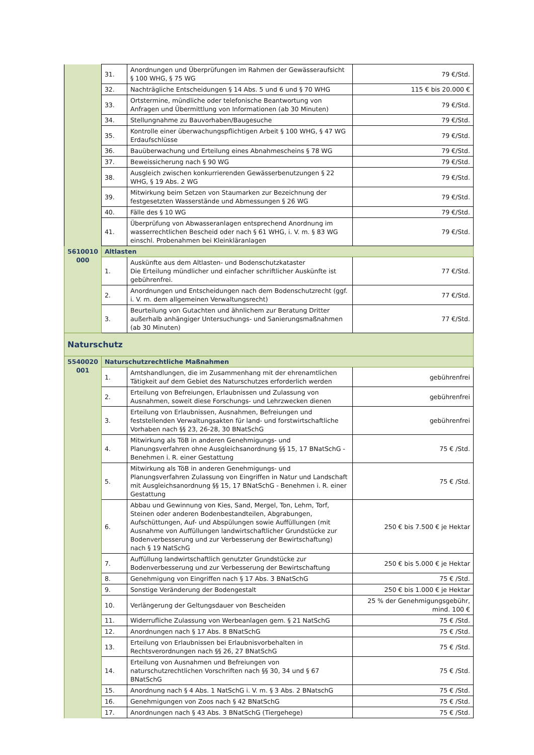| | 31. | Anordnungen und Überprüfungen im Rahmen der Gewässeraufsicht § 100 WHG, § 75 WG | 79 €/Std. |
| | 32. | Nachträgliche Entscheidungen § 14 Abs. 5 und 6 und § 70 WHG | 115 € bis 20.000 € |
| | 33. | Ortstermine, mündliche oder telefonische Beantwortung von Anfragen und Übermittlung von Informationen (ab 30 Minuten) | 79 €/Std. |
| | 34. | Stellungnahme zu Bauvorhaben/Baugesuche | 79 €/Std. |
| | 35. | Kontrolle einer überwachungspflichtigen Arbeit § 100 WHG, § 47 WG Erdaufschlüsse | 79 €/Std. |
| | 36. | Bauüberwachung und Erteilung eines Abnahmescheins § 78 WG | 79 €/Std. |
| | 37. | Beweissicherung nach § 90 WG | 79 €/Std. |
| | 38. | Ausgleich zwischen konkurrierenden Gewässerbenutzungen § 22 WHG, § 19 Abs. 2 WG | 79 €/Std. |
| | 39. | Mitwirkung beim Setzen von Staumarken zur Bezeichnung der festgesetzten Wasserstände und Abmessungen § 26 WG | 79 €/Std. |
| | 40. | Fälle des § 10 WG | 79 €/Std. |
| | 41. | Überprüfung von Abwasseranlagen entsprechend Anordnung im wasserrechtlichen Bescheid oder nach § 61 WHG, i. V. m. § 83 WG einschl. Probenahmen bei Kleinkläranlagen | 79 €/Std. |
| 5610010 000 | Altlasten | | |
| | 1. | Auskünfte aus dem Altlasten- und Bodenschutzkataster Die Erteilung mündlicher und einfacher schriftlicher Auskünfte ist gebührenfrei. | 77 €/Std. |
| | 2. | Anordnungen und Entscheidungen nach dem Bodenschutzrecht (ggf. i. V. m. dem allgemeinen Verwaltungsrecht) | 77 €/Std. |
| | 3. | Beurteilung von Gutachten und ähnlichem zur Beratung Dritter außerhalb anhängiger Untersuchungs- und Sanierungsmaßnahmen (ab 30 Minuten) | 77 €/Std. |
| Naturschutz | | | |
| 5540020 001 | Naturschutzrechtliche Maßnahmen | | |
| | 1. | Amtshandlungen, die im Zusammenhang mit der ehrenamtlichen Tätigkeit auf dem Gebiet des Naturschutzes erforderlich werden | gebührenfrei |
| | 2. | Erteilung von Befreiungen, Erlaubnissen und Zulassung von Ausnahmen, soweit diese Forschungs- und Lehrzwecken dienen | gebührenfrei |
| | 3. | Erteilung von Erlaubnissen, Ausnahmen, Befreiungen und feststellenden Verwaltungsakten für land- und forstwirtschaftliche Vorhaben nach §§ 23, 26-28, 30 BNatSchG | gebührenfrei |
| | 4. | Mitwirkung als TöB in anderen Genehmigungs- und Planungsverfahren ohne Ausgleichsanordnung §§ 15, 17 BNatSchG - Benehmen i. R. einer Gestattung | 75 € /Std. |
| | 5. | Mitwirkung als TöB in anderen Genehmigungs- und Planungsverfahren Zulassung von Eingriffen in Natur und Landschaft mit Ausgleichsanordnung §§ 15, 17 BNatSchG - Benehmen i. R. einer Gestattung | 75 € /Std. |
| | 6. | Abbau und Gewinnung von Kies, Sand, Mergel, Ton, Lehm, Torf, Steinen oder anderen Bodenbestandteilen, Abgrabungen, Aufschüttungen, Auf- und Abspülungen sowie Auffüllungen (mit Ausnahme von Auffüllungen landwirtschaftlicher Grundstücke zur Bodenverbesserung und zur Verbesserung der Bewirtschaftung) nach § 19 NatSchG | 250 € bis 7.500 € je Hektar |
| | 7. | Auffüllung landwirtschaftlich genutzter Grundstücke zur Bodenverbesserung und zur Verbesserung der Bewirtschaftung | 250 € bis 5.000 € je Hektar |
| | 8. | Genehmigung von Eingriffen nach § 17 Abs. 3 BNatSchG | 75 € /Std. |
| | 9. | Sonstige Veränderung der Bodengestalt | 250 € bis 1.000 € je Hektar |
| | 10. | Verlängerung der Geltungsdauer von Bescheiden | 25 % der Genehmigungsgebühr, mind. 100 € |
| | 11. | Widerrufliche Zulassung von Werbeanlagen gem. § 21 NatSchG | 75 € /Std. |
| | 12. | Anordnungen nach § 17 Abs. 8 BNatSchG | 75 € /Std. |
| | 13. | Erteilung von Erlaubnissen bei Erlaubnisvorbehalten in Rechtsverordnungen nach §§ 26, 27 BNatSchG | 75 € /Std. |
| | 14. | Erteilung von Ausnahmen und Befreiungen von naturschutzrechtlichen Vorschriften nach §§ 30, 34 und § 67 BNatSchG | 75 € /Std. |
| | 15. | Anordnung nach § 4 Abs. 1 NatSchG i. V. m. § 3 Abs. 2 BNatschG | 75 € /Std. |
| | 16. | Genehmigungen von Zoos nach § 42 BNatSchG | 75 € /Std. |
| | 17. | Anordnungen nach § 43 Abs. 3 BNatSchG (Tiergehege) | 75 € /Std. |